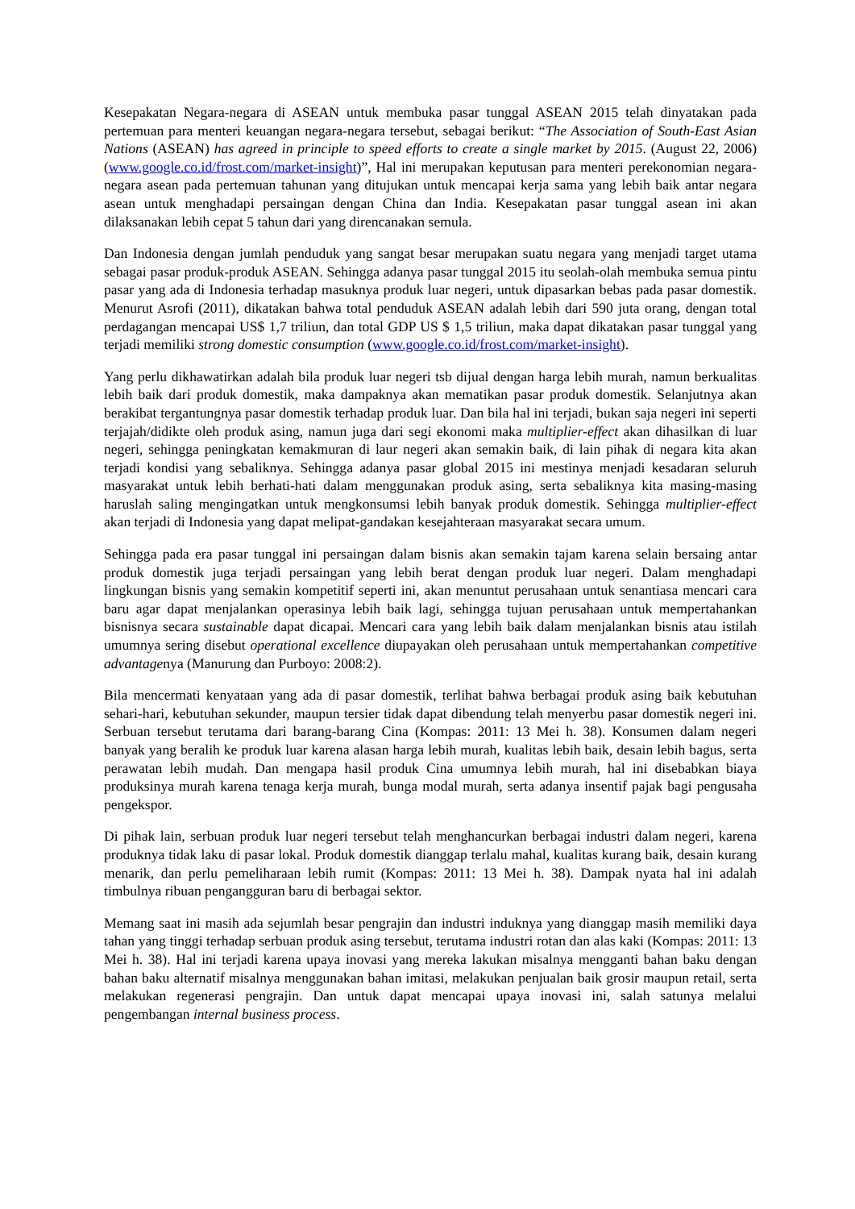Kesepakatan Negara-negara di ASEAN untuk membuka pasar tunggal ASEAN 2015 telah dinyatakan pada pertemuan para menteri keuangan negara-negara tersebut, sebagai berikut: “The Association of South-East Asian Nations (ASEAN) has agreed in principle to speed efforts to create a single market by 2015. (August 22, 2006) (www.google.co.id/frost.com/market-insight)”, Hal ini merupakan keputusan para menteri perekonomian negara-negara asean pada pertemuan tahunan yang ditujukan untuk mencapai kerja sama yang lebih baik antar negara asean untuk menghadapi persaingan dengan China dan India. Kesepakatan pasar tunggal asean ini akan dilaksanakan lebih cepat 5 tahun dari yang direncanakan semula.
Dan Indonesia dengan jumlah penduduk yang sangat besar merupakan suatu negara yang menjadi target utama sebagai pasar produk-produk ASEAN. Sehingga adanya pasar tunggal 2015 itu seolah-olah membuka semua pintu pasar yang ada di Indonesia terhadap masuknya produk luar negeri, untuk dipasarkan bebas pada pasar domestik. Menurut Asrofi (2011), dikatakan bahwa total penduduk ASEAN adalah lebih dari 590 juta orang, dengan total perdagangan mencapai US$ 1,7 triliun, dan total GDP US $ 1,5 triliun, maka dapat dikatakan pasar tunggal yang terjadi memiliki strong domestic consumption (www.google.co.id/frost.com/market-insight).
Yang perlu dikhawatirkan adalah bila produk luar negeri tsb dijual dengan harga lebih murah, namun berkualitas lebih baik dari produk domestik, maka dampaknya akan mematikan pasar produk domestik. Selanjutnya akan berakibat tergantungnya pasar domestik terhadap produk luar. Dan bila hal ini terjadi, bukan saja negeri ini seperti terjajah/didikte oleh produk asing, namun juga dari segi ekonomi maka multiplier-effect akan dihasilkan di luar negeri, sehingga peningkatan kemakmuran di laur negeri akan semakin baik, di lain pihak di negara kita akan terjadi kondisi yang sebaliknya. Sehingga adanya pasar global 2015 ini mestinya menjadi kesadaran seluruh masyarakat untuk lebih berhati-hati dalam menggunakan produk asing, serta sebaliknya kita masing-masing haruslah saling mengingatkan untuk mengkonsumsi lebih banyak produk domestik. Sehingga multiplier-effect akan terjadi di Indonesia yang dapat melipat-gandakan kesejahteraan masyarakat secara umum.
Sehingga pada era pasar tunggal ini persaingan dalam bisnis akan semakin tajam karena selain bersaing antar produk domestik juga terjadi persaingan yang lebih berat dengan produk luar negeri. Dalam menghadapi lingkungan bisnis yang semakin kompetitif seperti ini, akan menuntut perusahaan untuk senantiasa mencari cara baru agar dapat menjalankan operasinya lebih baik lagi, sehingga tujuan perusahaan untuk mempertahankan bisnisnya secara sustainable dapat dicapai. Mencari cara yang lebih baik dalam menjalankan bisnis atau istilah umumnya sering disebut operational excellence diupayakan oleh perusahaan untuk mempertahankan competitive advantagenya (Manurung dan Purboyo: 2008:2).
Bila mencermati kenyataan yang ada di pasar domestik, terlihat bahwa berbagai produk asing baik kebutuhan sehari-hari, kebutuhan sekunder, maupun tersier tidak dapat dibendung telah menyerbu pasar domestik negeri ini. Serbuan tersebut terutama dari barang-barang Cina (Kompas: 2011: 13 Mei h. 38). Konsumen dalam negeri banyak yang beralih ke produk luar karena alasan harga lebih murah, kualitas lebih baik, desain lebih bagus, serta perawatan lebih mudah. Dan mengapa hasil produk Cina umumnya lebih murah, hal ini disebabkan biaya produksinya murah karena tenaga kerja murah, bunga modal murah, serta adanya insentif pajak bagi pengusaha pengekspor.
Di pihak lain, serbuan produk luar negeri tersebut telah menghancurkan berbagai industri dalam negeri, karena produknya tidak laku di pasar lokal. Produk domestik dianggap terlalu mahal, kualitas kurang baik, desain kurang menarik, dan perlu pemeliharaan lebih rumit (Kompas: 2011: 13 Mei h. 38). Dampak nyata hal ini adalah timbulnya ribuan pengangguran baru di berbagai sektor.
Memang saat ini masih ada sejumlah besar pengrajin dan industri induknya yang dianggap masih memiliki daya tahan yang tinggi terhadap serbuan produk asing tersebut, terutama industri rotan dan alas kaki (Kompas: 2011: 13 Mei h. 38). Hal ini terjadi karena upaya inovasi yang mereka lakukan misalnya mengganti bahan baku dengan bahan baku alternatif misalnya menggunakan bahan imitasi, melakukan penjualan baik grosir maupun retail, serta melakukan regenerasi pengrajin. Dan untuk dapat mencapai upaya inovasi ini, salah satunya melalui pengembangan internal business process.